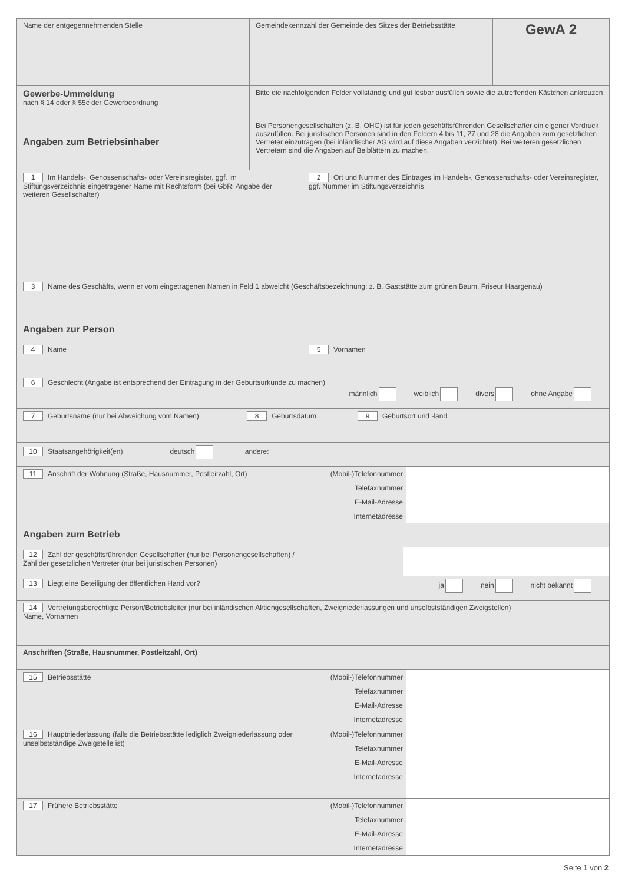Name der entgegennehmenden Stelle Gemeindekennzahl der Gemeinde des Sitzes der Betriebsstätte
GewA 2
Gewerbe-Ummeldung
nach § 14 oder § 55c der Gewerbeordnung
Bitte die nachfolgenden Felder vollständig und gut lesbar ausfüllen sowie die zutreffenden Kästchen ankreuzen
Angaben zum Betriebsinhaber
Bei Personengesellschaften (z. B. OHG) ist für jeden geschäftsführenden Gesellschafter ein eigener Vordruck auszufüllen. Bei juristischen Personen sind in den Feldern 4 bis 11, 27 und 28 die Angaben zum gesetzlichen Vertreter einzutragen (bei inländischer AG wird auf diese Angaben verzichtet). Bei weiteren gesetzlichen Vertretern sind die Angaben auf Beiblättern zu machen.
1 Im Handels-, Genossenschafts- oder Vereinsregister, ggf. im Stiftungsverzeichnis eingetragener Name mit Rechtsform (bei GbR: Angabe der weiteren Gesellschafter)
2 Ort und Nummer des Eintrages im Handels-, Genossenschafts- oder Vereinsregister, ggf. Nummer im Stiftungsverzeichnis
3 Name des Geschäfts, wenn er vom eingetragenen Namen in Feld 1 abweicht (Geschäftsbezeichnung; z. B. Gaststätte zum grünen Baum, Friseur Haargenau)
Angaben zur Person
4 Name 5 Vornamen
6 Geschlecht (Angabe ist entsprechend der Eintragung in der Geburtsurkunde zu machen)
männlich weiblich divers ohne Angabe
7 Geburtsname (nur bei Abweichung vom Namen) 8 Geburtsdatum 9 Geburtsort und -land
10 Staatsangehörigkeit(en) deutsch andere:
11 Anschrift der Wohnung (Straße, Hausnummer, Postleitzahl, Ort)
(Mobil-)Telefonnummer
Telefaxnummer
E-Mail-Adresse
Internetadresse
Angaben zum Betrieb
12 Zahl der geschäftsführenden Gesellschafter (nur bei Personengesellschaften) /
Zahl der gesetzlichen Vertreter (nur bei juristischen Personen)
13 Liegt eine Beteiligung der öffentlichen Hand vor? ja nein nicht bekannt
14 Vertretungsberechtigte Person/Betriebsleiter (nur bei inländischen Aktiengesellschaften, Zweigniederlassungen und unselbstständigen Zweigstellen)
Name, Vornamen
Anschriften (Straße, Hausnummer, Postleitzahl, Ort)
15 Betriebsstätte
(Mobil-)Telefonnummer
Telefaxnummer
E-Mail-Adresse
Internetadresse
16 Hauptniederlassung (falls die Betriebsstätte lediglich Zweigniederlassung oder unselbstständige Zweigstelle ist)
(Mobil-)Telefonnummer
Telefaxnummer
E-Mail-Adresse
Internetadresse
17 Frühere Betriebsstätte
(Mobil-)Telefonnummer
Telefaxnummer
E-Mail-Adresse
Internetadresse
Seite 1 von 2